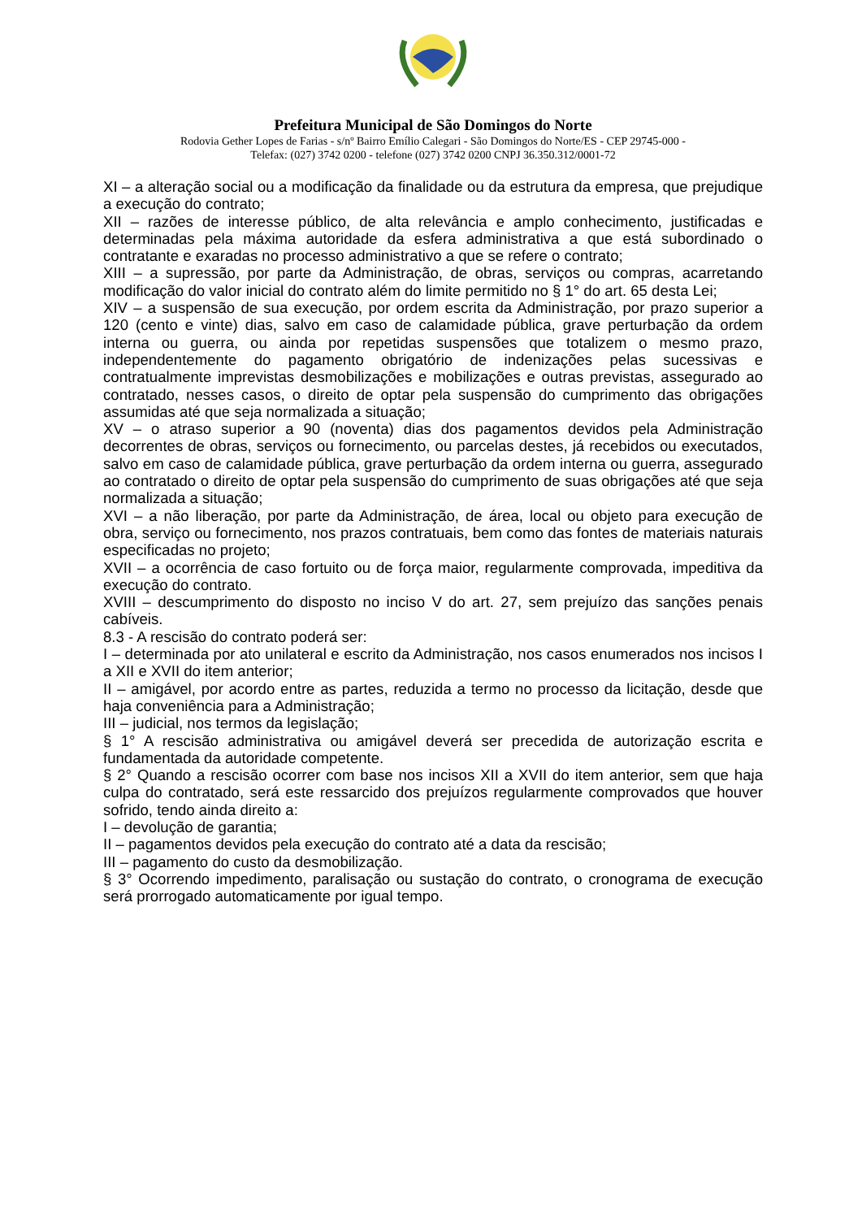Prefeitura Municipal de São Domingos do Norte
Rodovia Gether Lopes de Farias - s/nº Bairro Emílio Calegari - São Domingos do Norte/ES - CEP 29745-000 -
Telefax: (027) 3742 0200 - telefone (027) 3742 0200 CNPJ 36.350.312/0001-72
XI – a alteração social ou a modificação da finalidade ou da estrutura da empresa, que prejudique a execução do contrato;
XII – razões de interesse público, de alta relevância e amplo conhecimento, justificadas e determinadas pela máxima autoridade da esfera administrativa a que está subordinado o contratante e exaradas no processo administrativo a que se refere o contrato;
XIII – a supressão, por parte da Administração, de obras, serviços ou compras, acarretando modificação do valor inicial do contrato além do limite permitido no § 1° do art. 65 desta Lei;
XIV – a suspensão de sua execução, por ordem escrita da Administração, por prazo superior a 120 (cento e vinte) dias, salvo em caso de calamidade pública, grave perturbação da ordem interna ou guerra, ou ainda por repetidas suspensões que totalizem o mesmo prazo, independentemente do pagamento obrigatório de indenizações pelas sucessivas e contratualmente imprevistas desmobilizações e mobilizações e outras previstas, assegurado ao contratado, nesses casos, o direito de optar pela suspensão do cumprimento das obrigações assumidas até que seja normalizada a situação;
XV – o atraso superior a 90 (noventa) dias dos pagamentos devidos pela Administração decorrentes de obras, serviços ou fornecimento, ou parcelas destes, já recebidos ou executados, salvo em caso de calamidade pública, grave perturbação da ordem interna ou guerra, assegurado ao contratado o direito de optar pela suspensão do cumprimento de suas obrigações até que seja normalizada a situação;
XVI – a não liberação, por parte da Administração, de área, local ou objeto para execução de obra, serviço ou fornecimento, nos prazos contratuais, bem como das fontes de materiais naturais especificadas no projeto;
XVII – a ocorrência de caso fortuito ou de força maior, regularmente comprovada, impeditiva da execução do contrato.
XVIII – descumprimento do disposto no inciso V do art. 27, sem prejuízo das sanções penais cabíveis.
8.3 - A rescisão do contrato poderá ser:
I – determinada por ato unilateral e escrito da Administração, nos casos enumerados nos incisos I a XII e XVII do item anterior;
II – amigável, por acordo entre as partes, reduzida a termo no processo da licitação, desde que haja conveniência para a Administração;
III – judicial, nos termos da legislação;
§ 1° A rescisão administrativa ou amigável deverá ser precedida de autorização escrita e fundamentada da autoridade competente.
§ 2° Quando a rescisão ocorrer com base nos incisos XII a XVII do item anterior, sem que haja culpa do contratado, será este ressarcido dos prejuízos regularmente comprovados que houver sofrido, tendo ainda direito a:
I – devolução de garantia;
II – pagamentos devidos pela execução do contrato até a data da rescisão;
III – pagamento do custo da desmobilização.
§ 3° Ocorrendo impedimento, paralisação ou sustação do contrato, o cronograma de execução será prorrogado automaticamente por igual tempo.